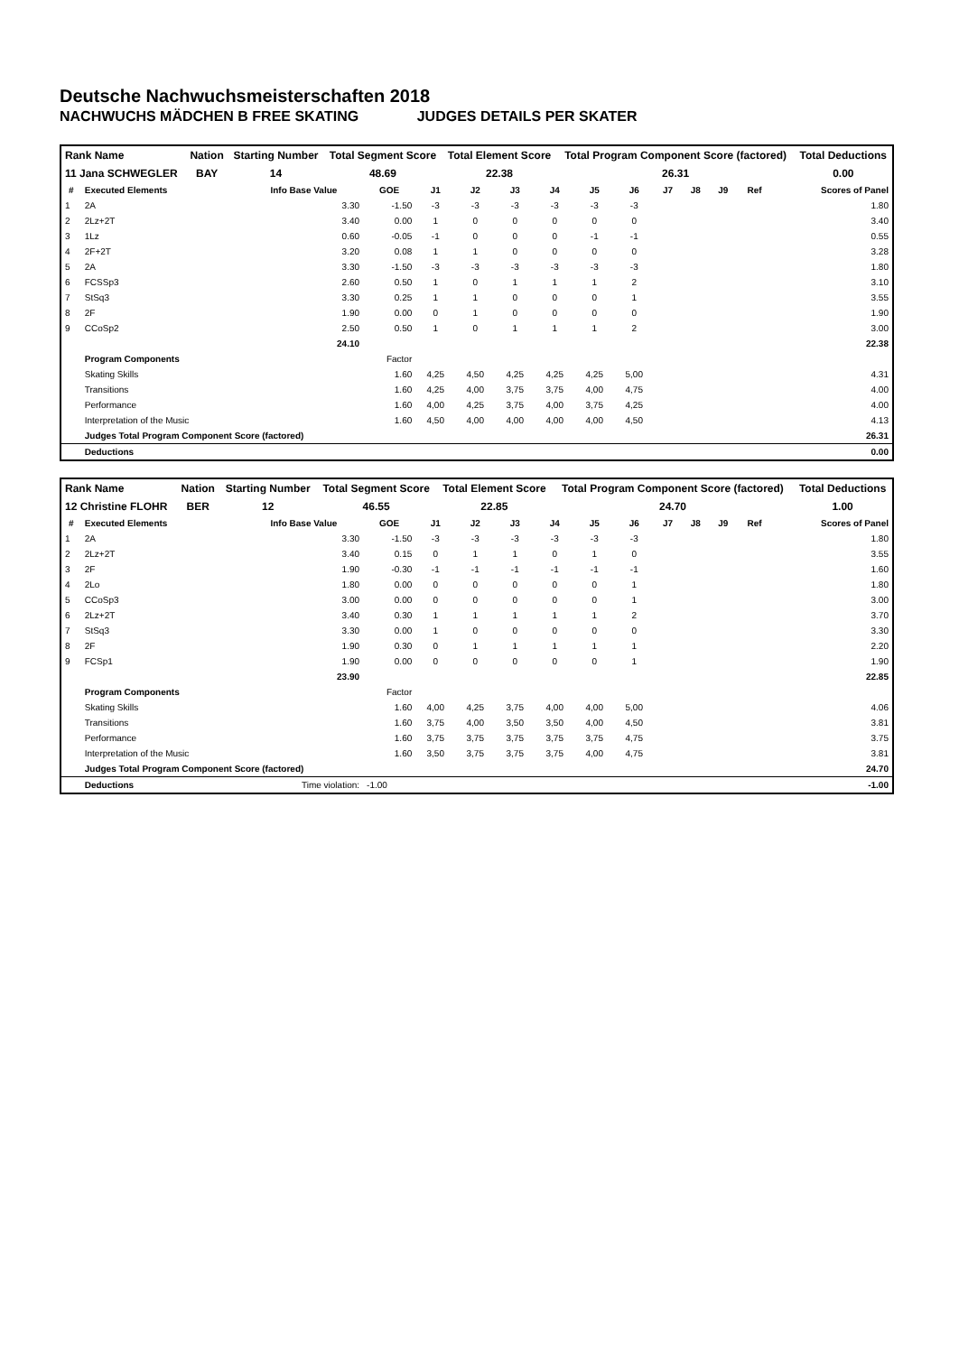Deutsche Nachwuchsmeisterschaften 2018
NACHWUCHS MÄDCHEN B FREE SKATING JUDGES DETAILS PER SKATER
| Rank Name | Nation | Starting Number | Total Segment Score | Total Element Score | Total Program Component Score (factored) | Total Deductions |
| --- | --- | --- | --- | --- | --- | --- |
| 11 Jana SCHWEGLER | BAY | 14 | 48.69 | 22.38 | 26.31 | 0.00 |
| # | Executed Elements | Info Base Value | GOE | J1 | J2 | J3 | J4 | J5 | J6 | J7 | J8 | J9 | Ref | Scores of Panel |
| --- | --- | --- | --- | --- | --- | --- | --- | --- | --- | --- | --- | --- | --- | --- |
| 1 | 2A | 3.30 | -1.50 | -3 | -3 | -3 | -3 | -3 | -3 | | | | | 1.80 |
| 2 | 2Lz+2T | 3.40 | 0.00 | 1 | 0 | 0 | 0 | 0 | 0 | | | | | 3.40 |
| 3 | 1Lz | 0.60 | -0.05 | -1 | 0 | 0 | 0 | -1 | -1 | | | | | 0.55 |
| 4 | 2F+2T | 3.20 | 0.08 | 1 | 1 | 0 | 0 | 0 | 0 | | | | | 3.28 |
| 5 | 2A | 3.30 | -1.50 | -3 | -3 | -3 | -3 | -3 | -3 | | | | | 1.80 |
| 6 | FCSSp3 | 2.60 | 0.50 | 1 | 0 | 1 | 1 | 1 | 2 | | | | | 3.10 |
| 7 | StSq3 | 3.30 | 0.25 | 1 | 1 | 0 | 0 | 0 | 1 | | | | | 3.55 |
| 8 | 2F | 1.90 | 0.00 | 0 | 1 | 0 | 0 | 0 | 0 | | | | | 1.90 |
| 9 | CCoSp2 | 2.50 | 0.50 | 1 | 0 | 1 | 1 | 1 | 2 | | | | | 3.00 |
| | | 24.10 | | | | | | | | | | | | 22.38 |
| | Program Components | | Factor | | | | | | | | | | | |
| | Skating Skills | | 1.60 | 4,25 | 4,50 | 4,25 | 4,25 | 4,25 | 5,00 | | | | | 4.31 |
| | Transitions | | 1.60 | 4,25 | 4,00 | 3,75 | 3,75 | 4,00 | 4,75 | | | | | 4.00 |
| | Performance | | 1.60 | 4,00 | 4,25 | 3,75 | 4,00 | 3,75 | 4,25 | | | | | 4.00 |
| | Interpretation of the Music | | 1.60 | 4,50 | 4,00 | 4,00 | 4,00 | 4,00 | 4,50 | | | | | 4.13 |
| | Judges Total Program Component Score (factored) | | | | | | | | | | | | | 26.31 |
| | Deductions | | | | | | | | | | | | | 0.00 |
| Rank Name | Nation | Starting Number | Total Segment Score | Total Element Score | Total Program Component Score (factored) | Total Deductions |
| --- | --- | --- | --- | --- | --- | --- |
| 12 Christine FLOHR | BER | 12 | 46.55 | 22.85 | 24.70 | 1.00 |
| # | Executed Elements | Info Base Value | GOE | J1 | J2 | J3 | J4 | J5 | J6 | J7 | J8 | J9 | Ref | Scores of Panel |
| --- | --- | --- | --- | --- | --- | --- | --- | --- | --- | --- | --- | --- | --- | --- |
| 1 | 2A | 3.30 | -1.50 | -3 | -3 | -3 | -3 | -3 | -3 | | | | | 1.80 |
| 2 | 2Lz+2T | 3.40 | 0.15 | 0 | 1 | 1 | 0 | 1 | 0 | | | | | 3.55 |
| 3 | 2F | 1.90 | -0.30 | -1 | -1 | -1 | -1 | -1 | -1 | | | | | 1.60 |
| 4 | 2Lo | 1.80 | 0.00 | 0 | 0 | 0 | 0 | 0 | 1 | | | | | 1.80 |
| 5 | CCoSp3 | 3.00 | 0.00 | 0 | 0 | 0 | 0 | 0 | 1 | | | | | 3.00 |
| 6 | 2Lz+2T | 3.40 | 0.30 | 1 | 1 | 1 | 1 | 1 | 2 | | | | | 3.70 |
| 7 | StSq3 | 3.30 | 0.00 | 1 | 0 | 0 | 0 | 0 | 0 | | | | | 3.30 |
| 8 | 2F | 1.90 | 0.30 | 0 | 1 | 1 | 1 | 1 | 1 | | | | | 2.20 |
| 9 | FCSp1 | 1.90 | 0.00 | 0 | 0 | 0 | 0 | 0 | 1 | | | | | 1.90 |
| | | 23.90 | | | | | | | | | | | | 22.85 |
| | Program Components | | Factor | | | | | | | | | | | |
| | Skating Skills | | 1.60 | 4,00 | 4,25 | 3,75 | 4,00 | 4,00 | 5,00 | | | | | 4.06 |
| | Transitions | | 1.60 | 3,75 | 4,00 | 3,50 | 3,50 | 4,00 | 4,50 | | | | | 3.81 |
| | Performance | | 1.60 | 3,75 | 3,75 | 3,75 | 3,75 | 3,75 | 4,75 | | | | | 3.75 |
| | Interpretation of the Music | | 1.60 | 3,50 | 3,75 | 3,75 | 3,75 | 4,00 | 4,75 | | | | | 3.81 |
| | Judges Total Program Component Score (factored) | | | | | | | | | | | | | 24.70 |
| | Deductions | Time violation: | -1.00 | | | | | | | | | | | -1.00 |